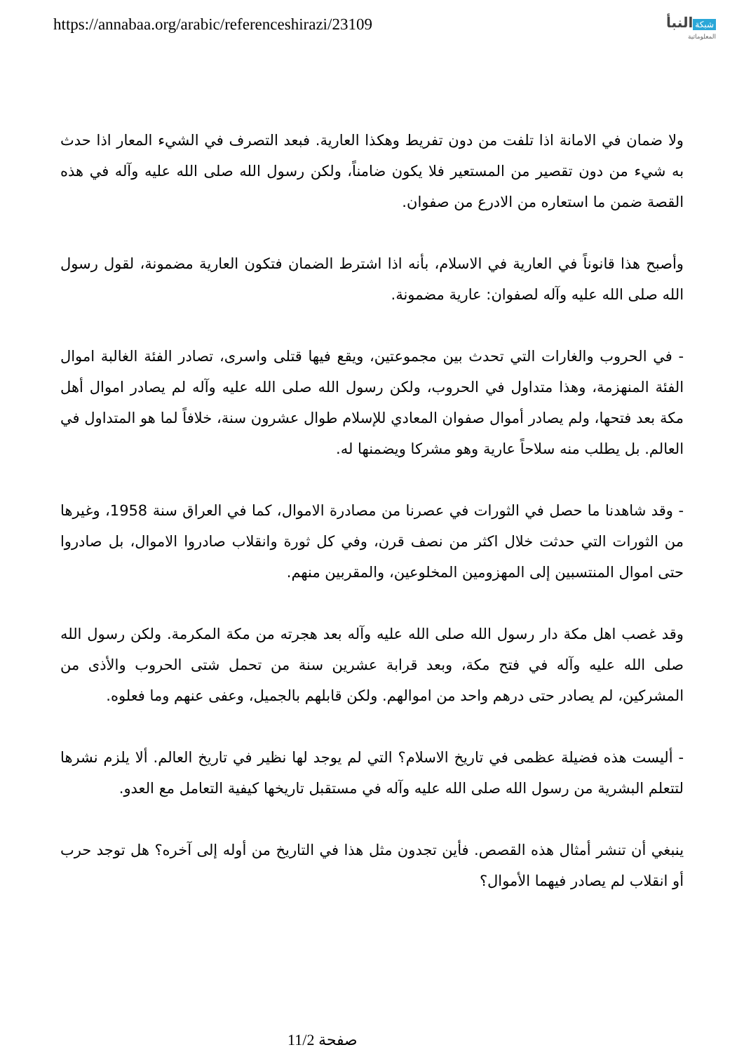https://annabaa.org/arabic/referenceshirazi/23109
شبكة النبأ
المعلوماتية
ولا ضمان في الامانة اذا تلفت من دون تفريط وهكذا العارية. فبعد التصرف في الشيء المعار اذا حدث به شيء من دون تقصير من المستعير فلا يكون ضامناً، ولكن رسول الله صلى الله عليه وآله في هذه القصة ضمن ما استعاره من الادرع من صفوان.
وأصبح هذا قانوناً في العارية في الاسلام، بأنه اذا اشترط الضمان فتكون العارية مضمونة، لقول رسول الله صلى الله عليه وآله لصفوان: عارية مضمونة.
- في الحروب والغارات التي تحدث بين مجموعتين، ويقع فيها قتلى واسرى، تصادر الفئة الغالبة اموال الفئة المنهزمة، وهذا متداول في الحروب، ولكن رسول الله صلى الله عليه وآله لم يصادر اموال أهل مكة بعد فتحها، ولم يصادر أموال صفوان المعادي للإسلام طوال عشرون سنة، خلافاً لما هو المتداول في العالم. بل يطلب منه سلاحاً عارية وهو مشركا ويضمنها له.
- وقد شاهدنا ما حصل في الثورات في عصرنا من مصادرة الاموال، كما في العراق سنة 1958، وغيرها من الثورات التي حدثت خلال اكثر من نصف قرن، وفي كل ثورة وانقلاب صادروا الاموال، بل صادروا حتى اموال المنتسبين إلى المهزومين المخلوعين، والمقربين منهم.
وقد غصب اهل مكة دار رسول الله صلى الله عليه وآله بعد هجرته من مكة المكرمة. ولكن رسول الله صلى الله عليه وآله في فتح مكة، وبعد قرابة عشرين سنة من تحمل شتى الحروب والأذى من المشركين، لم يصادر حتى درهم واحد من اموالهم. ولكن قابلهم بالجميل، وعفى عنهم وما فعلوه.
- أليست هذه فضيلة عظمى في تاريخ الاسلام؟ التي لم يوجد لها نظير في تاريخ العالم. ألا يلزم نشرها لتتعلم البشرية من رسول الله صلى الله عليه وآله في مستقبل تاريخها كيفية التعامل مع العدو.
ينبغي أن تنشر أمثال هذه القصص. فأين تجدون مثل هذا في التاريخ من أوله إلى آخره؟ هل توجد حرب أو انقلاب لم يصادر فيهما الأموال؟
صفحة 11/2